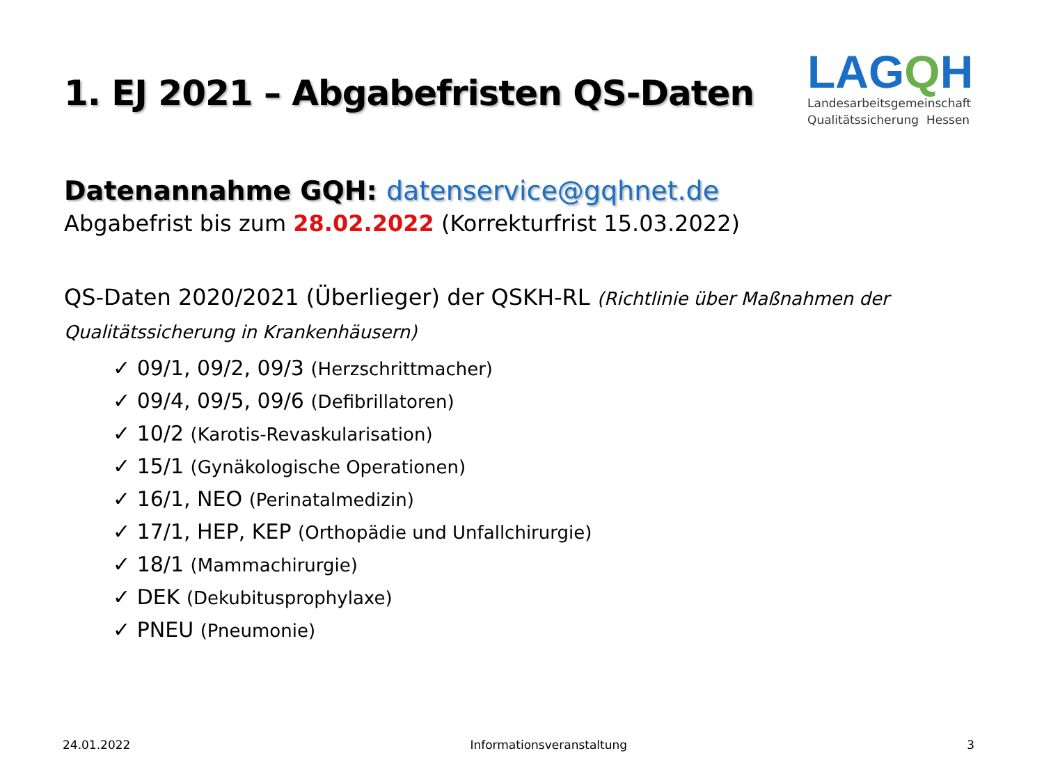1. EJ 2021 – Abgabefristen QS-Daten
LAGQH
Landesarbeitsgemeinschaft
Qualitätssicherung Hessen
Datenannahme GQH: datenservice@gqhnet.de
Abgabefrist bis zum 28.02.2022 (Korrekturfrist 15.03.2022)
QS-Daten 2020/2021 (Überlieger) der QSKH-RL (Richtlinie über Maßnahmen der Qualitätssicherung in Krankenhäusern)
✓ 09/1, 09/2, 09/3 (Herzschrittmacher)
✓ 09/4, 09/5, 09/6 (Defibrillatoren)
✓ 10/2 (Karotis-Revaskularisation)
✓ 15/1 (Gynäkologische Operationen)
✓ 16/1, NEO (Perinatalmedizin)
✓ 17/1, HEP, KEP (Orthopädie und Unfallchirurgie)
✓ 18/1 (Mammachirurgie)
✓ DEK (Dekubitusprophylaxe)
✓ PNEU (Pneumonie)
24.01.2022 Informationsveranstaltung 3